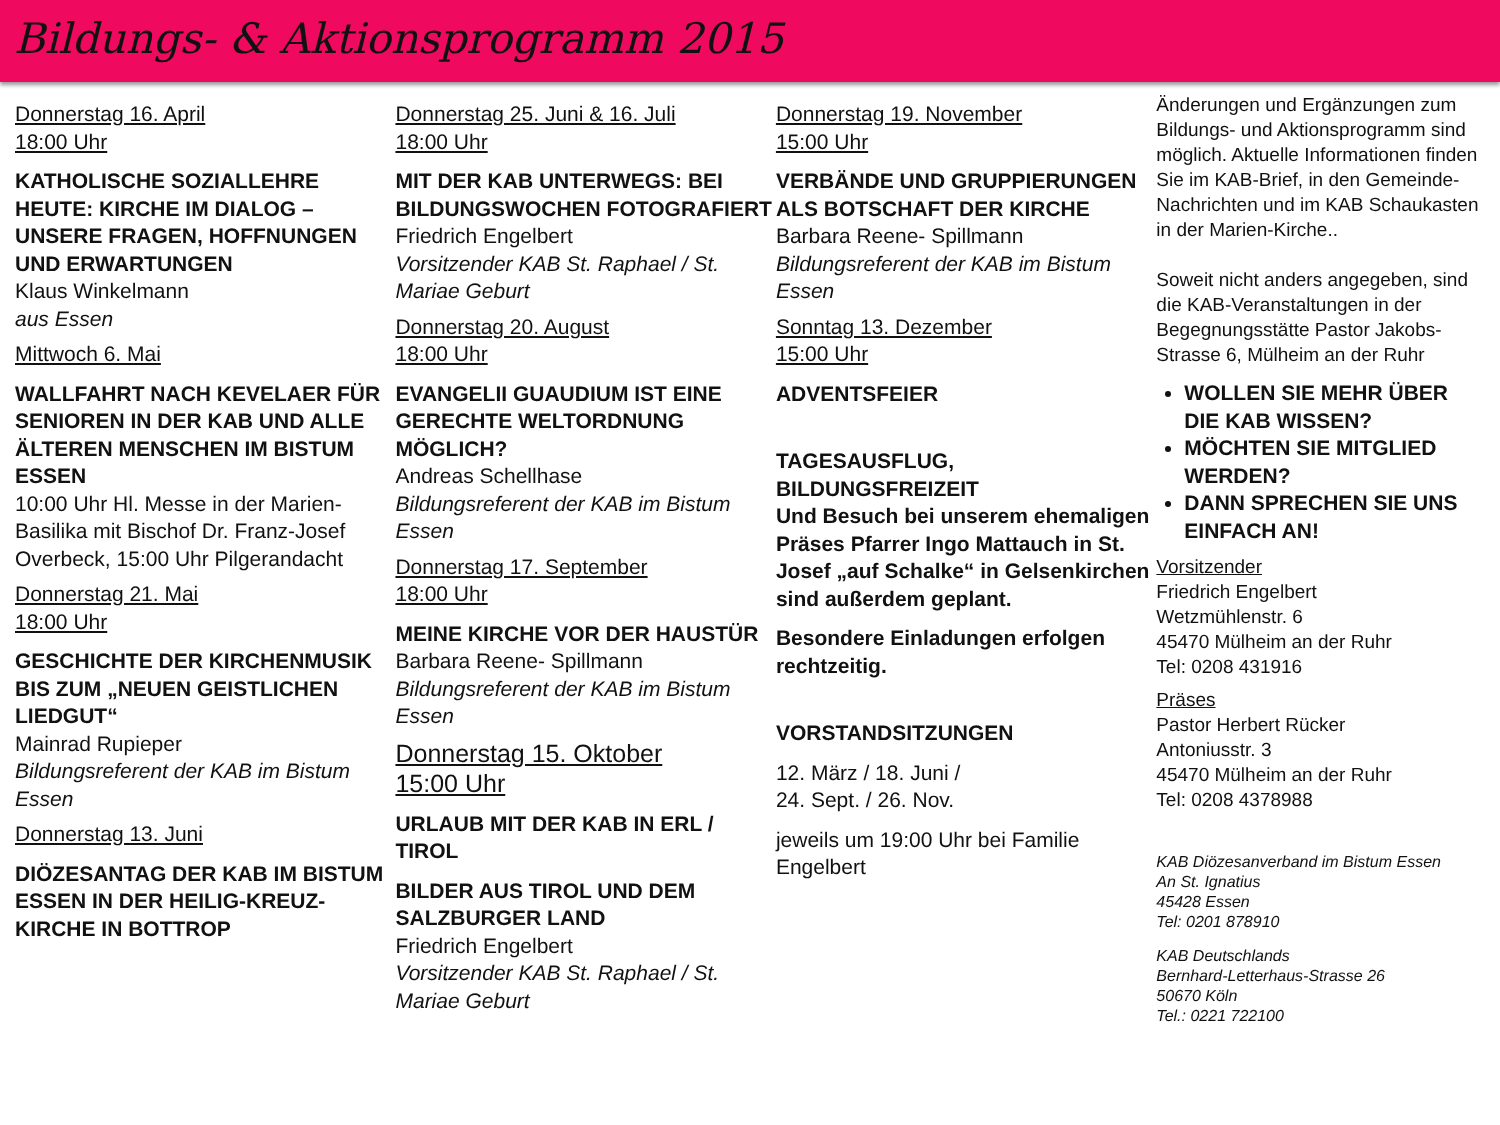Bildungs- & Aktionsprogramm 2015
Donnerstag 16. April
18:00 Uhr
KATHOLISCHE SOZIALLEHRE HEUTE: KIRCHE IM DIALOG – UNSERE FRAGEN, HOFFNUNGEN UND ERWARTUNGEN
Klaus Winkelmann
aus Essen
Mittwoch 6. Mai
WALLFAHRT NACH KEVELAER FÜR SENIOREN IN DER KAB UND ALLE ÄLTEREN MENSCHEN IM BISTUM ESSEN
10:00 Uhr Hl. Messe in der Marien-Basilika mit Bischof Dr. Franz-Josef Overbeck, 15:00 Uhr Pilgerandacht
Donnerstag 21. Mai
18:00 Uhr
GESCHICHTE DER KIRCHENMUSIK BIS ZUM „NEUEN GEISTLICHEN LIEDGUT“
Mainrad Rupieper
Bildungsreferent der KAB im Bistum Essen
Donnerstag 13. Juni
DIÖZESANTAG DER KAB IM BISTUM ESSEN IN DER HEILIG-KREUZ-KIRCHE IN BOTTROP
Donnerstag 25. Juni & 16. Juli
18:00 Uhr
MIT DER KAB UNTERWEGS: BEI BILDUNGSWOCHEN FOTOGRAFIERT
Friedrich Engelbert
Vorsitzender KAB St. Raphael / St. Mariae Geburt
Donnerstag 20. August
18:00 Uhr
EVANGELII GUAUDIUM IST EINE GERECHTE WELTORDNUNG MÖGLICH?
Andreas Schellhase
Bildungsreferent der KAB im Bistum Essen
Donnerstag 17. September
18:00 Uhr
MEINE KIRCHE VOR DER HAUSTÜR
Barbara Reene- Spillmann
Bildungsreferent der KAB im Bistum Essen
Donnerstag 15. Oktober
15:00 Uhr
URLAUB MIT DER KAB IN ERL / TIROL
BILDER AUS TIROL UND DEM SALZBURGER LAND
Friedrich Engelbert
Vorsitzender KAB St. Raphael / St. Mariae Geburt
Donnerstag 19. November
15:00 Uhr
VERBÄNDE UND GRUPPIERUNGEN ALS BOTSCHAFT DER KIRCHE
Barbara Reene- Spillmann
Bildungsreferent der KAB im Bistum Essen
Sonntag 13. Dezember
15:00 Uhr
ADVENTSFEIER
TAGESAUSFLUG, BILDUNGSFREIZEIT
Und Besuch bei unserem ehemaligen Präses Pfarrer Ingo Mattauch in St. Josef „auf Schalke“ in Gelsenkirchen sind außerdem geplant.
Besondere Einladungen erfolgen rechtzeitig.
VORSTANDSITZUNGEN
12. März / 18. Juni /
24. Sept. / 26. Nov.
jeweils um 19:00 Uhr bei Familie Engelbert
Änderungen und Ergänzungen zum Bildungs- und Aktionsprogramm sind möglich. Aktuelle Informationen finden Sie im KAB-Brief, in den Gemeinde-Nachrichten und im KAB Schaukasten in der Marien-Kirche..
Soweit nicht anders angegeben, sind die KAB-Veranstaltungen in der Begegnungsstätte Pastor Jakobs-Strasse 6, Mülheim an der Ruhr
WOLLEN SIE MEHR ÜBER DIE KAB WISSEN?
MÖCHTEN SIE MITGLIED WERDEN?
DANN SPRECHEN SIE UNS EINFACH AN!
Vorsitzender
Friedrich Engelbert
Wetzmühlenstr. 6
45470 Mülheim an der Ruhr
Tel: 0208 431916
Präses
Pastor Herbert Rücker
Antoniusstr. 3
45470 Mülheim an der Ruhr
Tel: 0208 4378988
KAB Diözesanverband im Bistum Essen
An St. Ignatius
45428 Essen
Tel: 0201 878910
KAB Deutschlands
Bernhard-Letterhaus-Strasse 26
50670 Köln
Tel.: 0221 722100